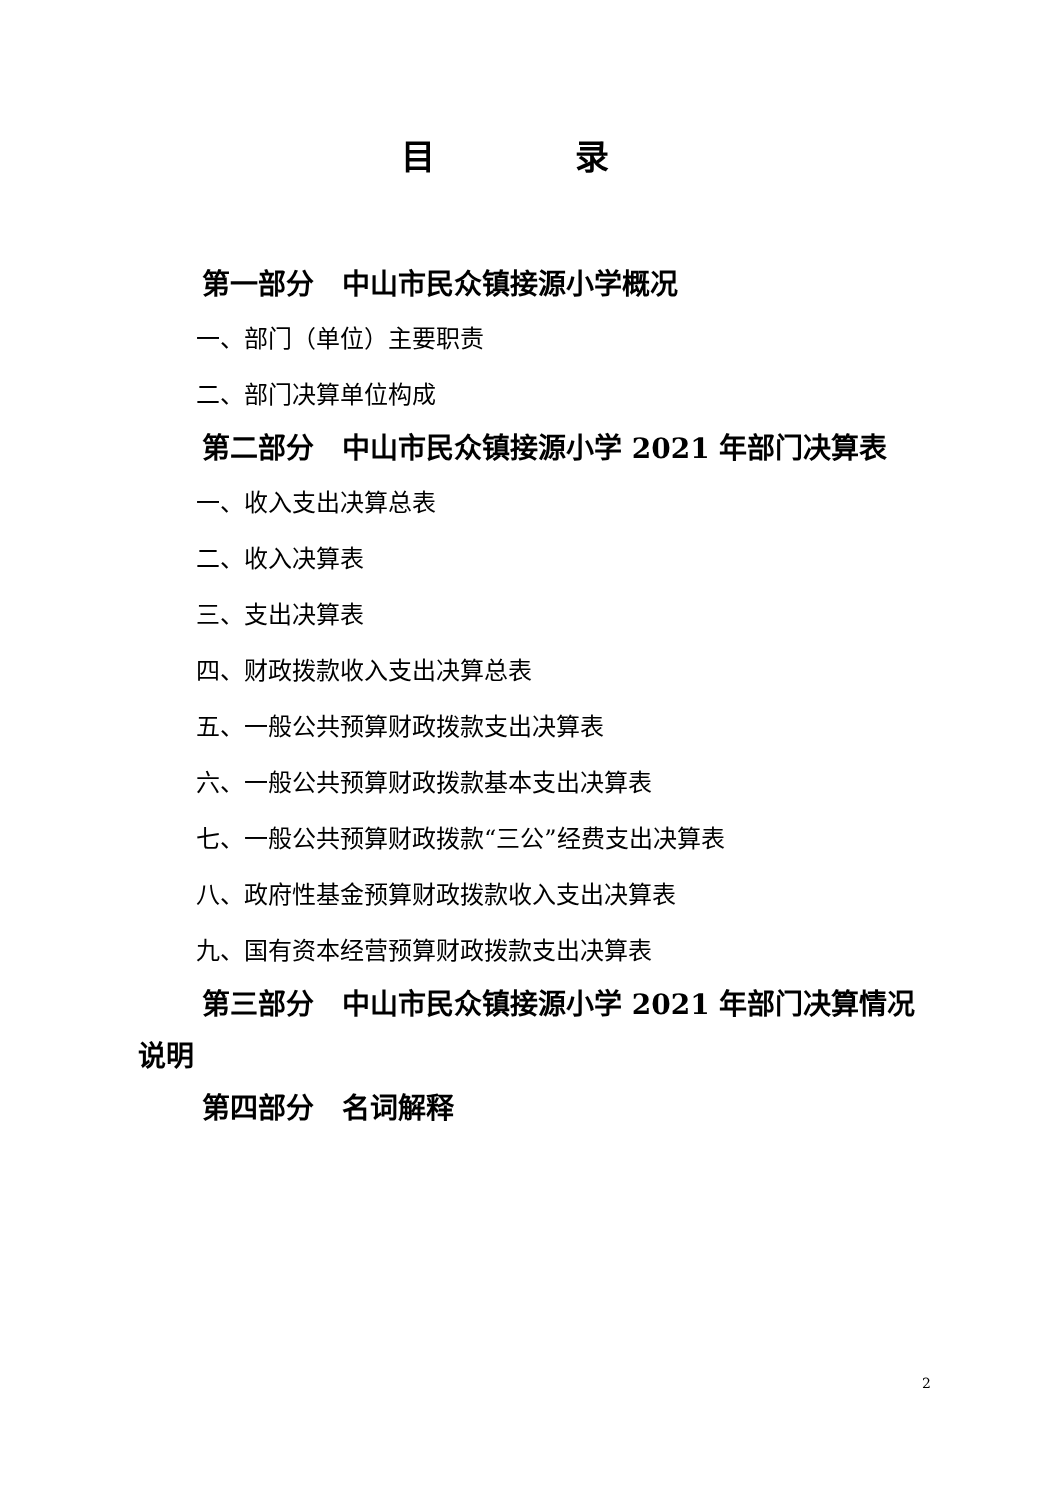目录
第一部分　中山市民众镇接源小学概况
一、部门（单位）主要职责
二、部门决算单位构成
第二部分　中山市民众镇接源小学 2021 年部门决算表
一、收入支出决算总表
二、收入决算表
三、支出决算表
四、财政拨款收入支出决算总表
五、一般公共预算财政拨款支出决算表
六、一般公共预算财政拨款基本支出决算表
七、一般公共预算财政拨款“三公”经费支出决算表
八、政府性基金预算财政拨款收入支出决算表
九、国有资本经营预算财政拨款支出决算表
第三部分　中山市民众镇接源小学 2021 年部门决算情况说明
第四部分　名词解释
2